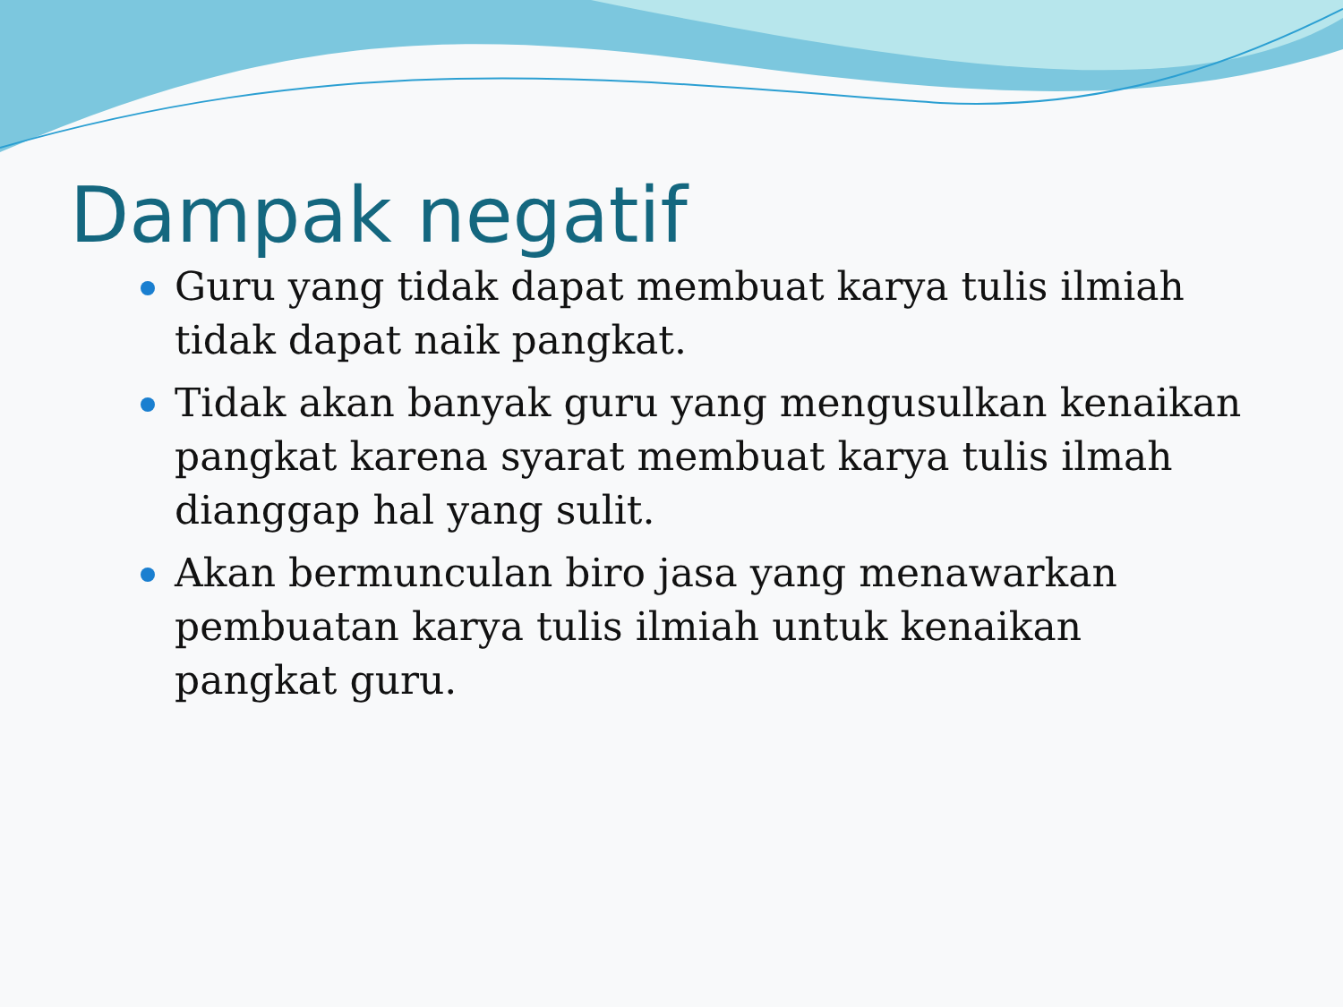Dampak negatif
Guru yang tidak dapat membuat karya tulis ilmiah tidak dapat naik pangkat.
Tidak akan banyak guru yang mengusulkan kenaikan pangkat karena syarat membuat karya tulis ilmah dianggap hal yang sulit.
Akan bermunculan biro jasa yang menawarkan pembuatan karya tulis ilmiah untuk kenaikan pangkat guru.